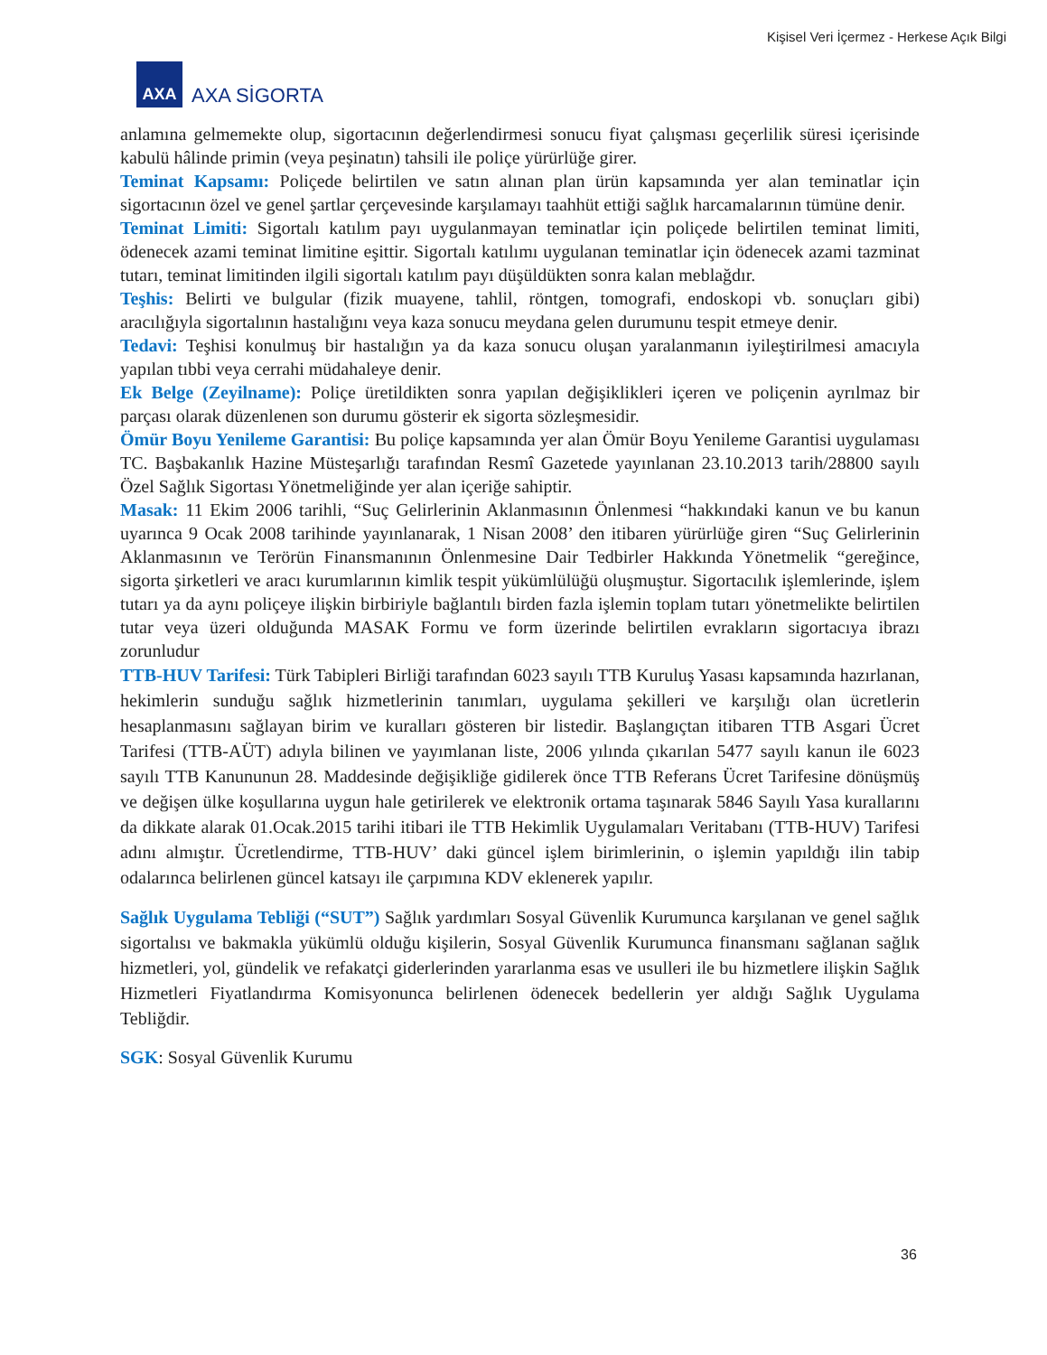Kişisel Veri İçermez - Herkese Açık Bilgi
AXA
AXA SİGORTA
anlamına gelmemekte olup, sigortacının değerlendirmesi sonucu fiyat çalışması geçerlilik süresi içerisinde kabulü hâlinde primin (veya peşinatın) tahsili ile poliçe yürürlüğe girer.
Teminat Kapsamı: Poliçede belirtilen ve satın alınan plan ürün kapsamında yer alan teminatlar için sigortacının özel ve genel şartlar çerçevesinde karşılamayı taahhüt ettiği sağlık harcamalarının tümüne denir.
Teminat Limiti: Sigortalı katılım payı uygulanmayan teminatlar için poliçede belirtilen teminat limiti, ödenecek azami teminat limitine eşittir. Sigortalı katılımı uygulanan teminatlar için ödenecek azami tazminat tutarı, teminat limitinden ilgili sigortalı katılım payı düşüldükten sonra kalan meblağdır.
Teşhis: Belirti ve bulgular (fizik muayene, tahlil, röntgen, tomografi, endoskopi vb. sonuçları gibi) aracılığıyla sigortalının hastalığını veya kaza sonucu meydana gelen durumunu tespit etmeye denir.
Tedavi: Teşhisi konulmuş bir hastalığın ya da kaza sonucu oluşan yaralanmanın iyileştirilmesi amacıyla yapılan tıbbi veya cerrahi müdahaleye denir.
Ek Belge (Zeyilname): Poliçe üretildikten sonra yapılan değişiklikleri içeren ve poliçenin ayrılmaz bir parçası olarak düzenlenen son durumu gösterir ek sigorta sözleşmesidir.
Ömür Boyu Yenileme Garantisi: Bu poliçe kapsamında yer alan Ömür Boyu Yenileme Garantisi uygulaması TC. Başbakanlık Hazine Müsteşarlığı tarafından Resmî Gazetede yayınlanan 23.10.2013 tarih/28800 sayılı Özel Sağlık Sigortası Yönetmeliğinde yer alan içeriğe sahiptir.
Masak: 11 Ekim 2006 tarihli, “Suç Gelirlerinin Aklanmasının Önlenmesi “hakkındaki kanun ve bu kanun uyarınca 9 Ocak 2008 tarihinde yayınlanarak, 1 Nisan 2008’ den itibaren yürürlüğe giren “Suç Gelirlerinin Aklanmasının ve Terörün Finansmanının Önlenmesine Dair Tedbirler Hakkında Yönetmelik “gereğince, sigorta şirketleri ve aracı kurumlarının kimlik tespit yükümlülüğü oluşmuştur. Sigortacılık işlemlerinde, işlem tutarı ya da aynı poliçeye ilişkin birbiriyle bağlantılı birden fazla işlemin toplam tutarı yönetmelikte belirtilen tutar veya üzeri olduğunda MASAK Formu ve form üzerinde belirtilen evrakların sigortacıya ibrazı zorunludur
TTB-HUV Tarifesi: Türk Tabipleri Birliği tarafından 6023 sayılı TTB Kuruluş Yasası kapsamında hazırlanan, hekimlerin sunduğu sağlık hizmetlerinin tanımları, uygulama şekilleri ve karşılığı olan ücretlerin hesaplanmasını sağlayan birim ve kuralları gösteren bir listedir. Başlangıçtan itibaren TTB Asgari Ücret Tarifesi (TTB-AÜT) adıyla bilinen ve yayımlanan liste, 2006 yılında çıkarılan 5477 sayılı kanun ile 6023 sayılı TTB Kanununun 28. Maddesinde değişikliğe gidilerek önce TTB Referans Ücret Tarifesine dönüşmüş ve değişen ülke koşullarına uygun hale getirilerek ve elektronik ortama taşınarak 5846 Sayılı Yasa kurallarını da dikkate alarak 01.Ocak.2015 tarihi itibari ile TTB Hekimlik Uygulamaları Veritabanı (TTB-HUV) Tarifesi adını almıştır. Ücretlendirme, TTB-HUV’ daki güncel işlem birimlerinin, o işlemin yapıldığı ilin tabip odalarınca belirlenen güncel katsayı ile çarpımına KDV eklenerek yapılır.
Sağlık Uygulama Tebliği (“SUT”) Sağlık yardımları Sosyal Güvenlik Kurumunca karşılanan ve genel sağlık sigortalısı ve bakmakla yükümlü olduğu kişilerin, Sosyal Güvenlik Kurumunca finansmanı sağlanan sağlık hizmetleri, yol, gündelik ve refakatçi giderlerinden yararlanma esas ve usulleri ile bu hizmetlere ilişkin Sağlık Hizmetleri Fiyatlandırma Komisyonunca belirlenen ödenecek bedellerin yer aldığı Sağlık Uygulama Tebliğdir.
SGK: Sosyal Güvenlik Kurumu
36